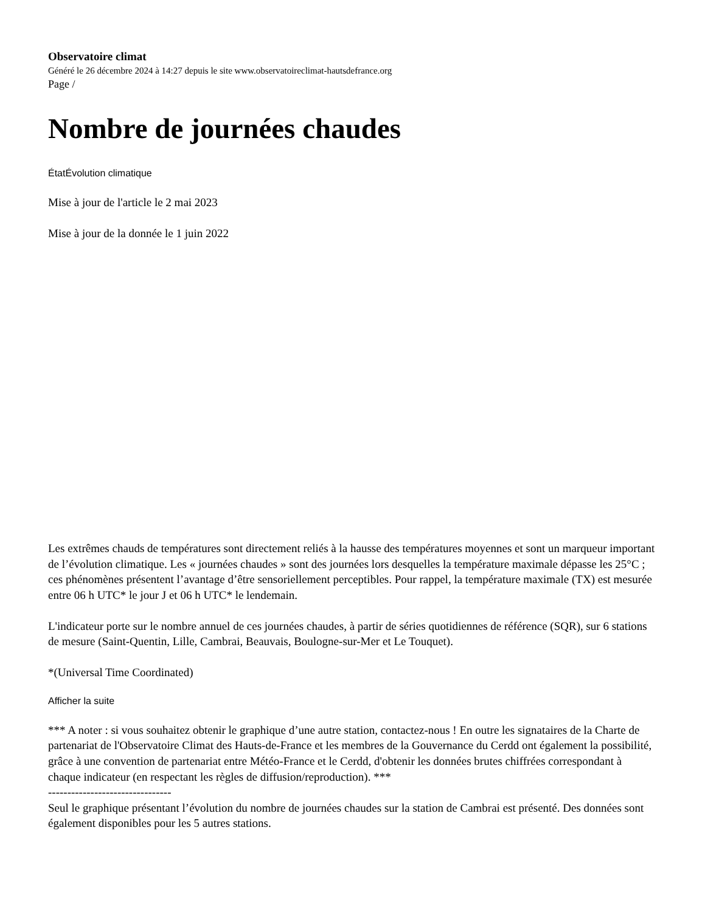Observatoire climat
Généré le 26 décembre 2024 à 14:27 depuis le site www.observatoireclimat-hautsdefrance.org
Page /
Nombre de journées chaudes
ÉtatÉvolution climatique
Mise à jour de l'article le 2 mai 2023
Mise à jour de la donnée le 1 juin 2022
Les extrêmes chauds de températures sont directement reliés à la hausse des températures moyennes et sont un marqueur important de l’évolution climatique. Les « journées chaudes » sont des journées lors desquelles la température maximale dépasse les 25°C ; ces phénomènes présentent l’avantage d’être sensoriellement perceptibles. Pour rappel, la température maximale (TX) est mesurée entre 06 h UTC* le jour J et 06 h UTC* le lendemain.
L'indicateur porte sur le nombre annuel de ces journées chaudes, à partir de séries quotidiennes de référence (SQR), sur 6 stations de mesure (Saint-Quentin, Lille, Cambrai, Beauvais, Boulogne-sur-Mer et Le Touquet).
*(Universal Time Coordinated)
Afficher la suite
*** A noter : si vous souhaitez obtenir le graphique d’une autre station, contactez-nous ! En outre les signataires de la Charte de partenariat de l'Observatoire Climat des Hauts-de-France et les membres de la Gouvernance du Cerdd ont également la possibilité, grâce à une convention de partenariat entre Météo-France et le Cerdd, d'obtenir les données brutes chiffrées correspondant à chaque indicateur (en respectant les règles de diffusion/reproduction). ***
--------------------------------
Seul le graphique présentant l’évolution du nombre de journées chaudes sur la station de Cambrai est présenté. Des données sont également disponibles pour les 5 autres stations.